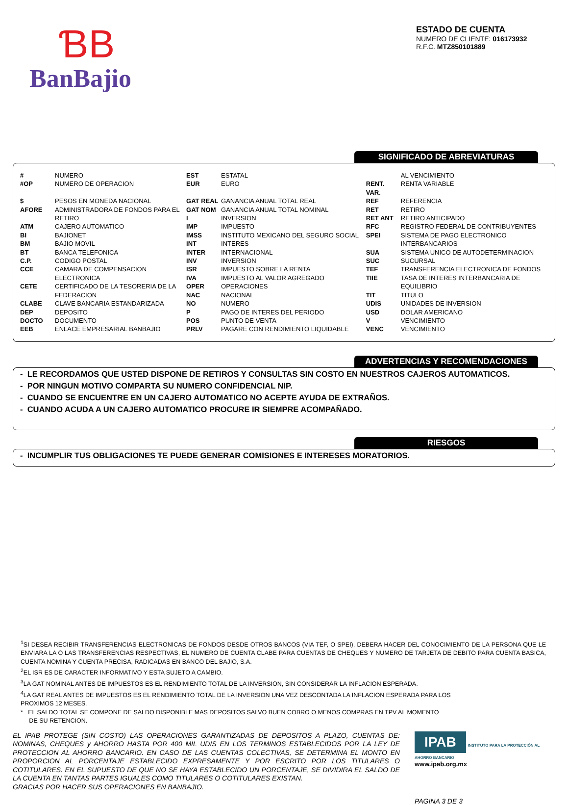ƁB
BanBajio
ESTADO DE CUENTA
NUMERO DE CLIENTE: 016173932
R.F.C. MTZ850101889
SIGNIFICADO DE ABREVIATURAS
| # | NUMERO | EST | ESTATAL | | AL VENCIMIENTO |
| #OP | NUMERO DE OPERACION | EUR | EURO | RENT. VAR. | RENTA VARIABLE |
| $ | PESOS EN MONEDA NACIONAL | GAT REAL | GANANCIA ANUAL TOTAL REAL | REF | REFERENCIA |
| AFORE | ADMINISTRADORA DE FONDOS PARA EL | GAT NOM | GANANCIA ANUAL TOTAL NOMINAL | RET | RETIRO |
| | RETIRO | I | INVERSION | RET ANT | RETIRO ANTICIPADO |
| ATM | CAJERO AUTOMATICO | IMP | IMPUESTO | RFC | REGISTRO FEDERAL DE CONTRIBUYENTES |
| BI | BAJIONET | IMSS | INSTITUTO MEXICANO DEL SEGURO SOCIAL | SPEI | SISTEMA DE PAGO ELECTRONICO |
| BM | BAJIO MOVIL | INT | INTERES | | INTERBANCARIOS |
| BT | BANCA TELEFONICA | INTER | INTERNACIONAL | SUA | SISTEMA UNICO DE AUTODETERMINACION |
| C.P. | CODIGO POSTAL | INV | INVERSION | SUC | SUCURSAL |
| CCE | CAMARA DE COMPENSACION | ISR | IMPUESTO SOBRE LA RENTA | TEF | TRANSFERENCIA ELECTRONICA DE FONDOS |
| | ELECTRONICA | IVA | IMPUESTO AL VALOR AGREGADO | TIIE | TASA DE INTERES INTERBANCARIA DE |
| CETE | CERTIFICADO DE LA TESORERIA DE LA | OPER | OPERACIONES | | EQUILIBRIO |
| | FEDERACION | NAC | NACIONAL | TIT | TITULO |
| CLABE | CLAVE BANCARIA ESTANDARIZADA | NO | NUMERO | UDIS | UNIDADES DE INVERSION |
| DEP | DEPOSITO | P | PAGO DE INTERES DEL PERIODO | USD | DOLAR AMERICANO |
| DOCTO | DOCUMENTO | POS | PUNTO DE VENTA | V | VENCIMIENTO |
| EEB | ENLACE EMPRESARIAL BANBAJIO | PRLV | PAGARE CON RENDIMIENTO LIQUIDABLE | VENC | VENCIMIENTO |
ADVERTENCIAS Y RECOMENDACIONES
- LE RECORDAMOS QUE USTED DISPONE DE RETIROS Y CONSULTAS SIN COSTO EN NUESTROS CAJEROS AUTOMATICOS.
- POR NINGUN MOTIVO COMPARTA SU NUMERO CONFIDENCIAL NIP.
- CUANDO SE ENCUENTRE EN UN CAJERO AUTOMATICO NO ACEPTE AYUDA DE EXTRAÑOS.
- CUANDO ACUDA A UN CAJERO AUTOMATICO PROCURE IR SIEMPRE ACOMPAÑADO.
RIESGOS
- INCUMPLIR TUS OBLIGACIONES TE PUEDE GENERAR COMISIONES E INTERESES MORATORIOS.
<sup>1</sup> SI DESEA RECIBIR TRANSFERENCIAS ELECTRONICAS DE FONDOS DESDE OTROS BANCOS (VIA TEF, O SPEI), DEBERA HACER DEL CONOCIMIENTO DE LA PERSONA QUE LE ENVIARA LA O LAS TRANSFERENCIAS RESPECTIVAS, EL NUMERO DE CUENTA CLABE PARA CUENTAS DE CHEQUES Y NUMERO DE TARJETA DE DEBITO PARA CUENTA BASICA, CUENTA NOMINA Y CUENTA PRECISA, RADICADAS EN BANCO DEL BAJIO, S.A.
<sup>2</sup> EL ISR ES DE CARACTER INFORMATIVO Y ESTA SUJETO A CAMBIO.
<sup>3</sup> LA GAT NOMINAL ANTES DE IMPUESTOS ES EL RENDIMIENTO TOTAL DE LA INVERSION, SIN CONSIDERAR LA INFLACION ESPERADA.
<sup>4</sup> LA GAT REAL ANTES DE IMPUESTOS ES EL RENDIMIENTO TOTAL DE LA INVERSION UNA VEZ DESCONTADA LA INFLACION ESPERADA PARA LOS
PROXIMOS 12 MESES.
* EL SALDO TOTAL SE COMPONE DE SALDO DISPONIBLE MAS DEPOSITOS SALVO BUEN COBRO O MENOS COMPRAS EN TPV AL MOMENTO
DE SU RETENCION.
EL IPAB PROTEGE (SIN COSTO) LAS OPERACIONES GARANTIZADAS DE DEPOSITOS A PLAZO, CUENTAS DE: NOMINAS, CHEQUES y AHORRO HASTA POR 400 MIL UDIS EN LOS TERMINOS ESTABLECIDOS POR LA LEY DE PROTECCION AL AHORRO BANCARIO. EN CASO DE LAS CUENTAS COLECTIVAS, SE DETERMINA EL MONTO EN PROPORCION AL PORCENTAJE ESTABLECIDO EXPRESAMENTE Y POR ESCRITO POR LOS TITULARES O COTITULARES. EN EL SUPUESTO DE QUE NO SE HAYA ESTABLECIDO UN PORCENTAJE, SE DIVIDIRA EL SALDO DE LA CUENTA EN TANTAS PARTES IGUALES COMO TITULARES O COTITULARES EXISTAN.
GRACIAS POR HACER SUS OPERACIONES EN BANBAJIO.
IPAB INSTITUTO PARA LA PROTECCIÓN AL AHORRO BANCARIO
www.ipab.org.mx
PAGINA 3 DE 3